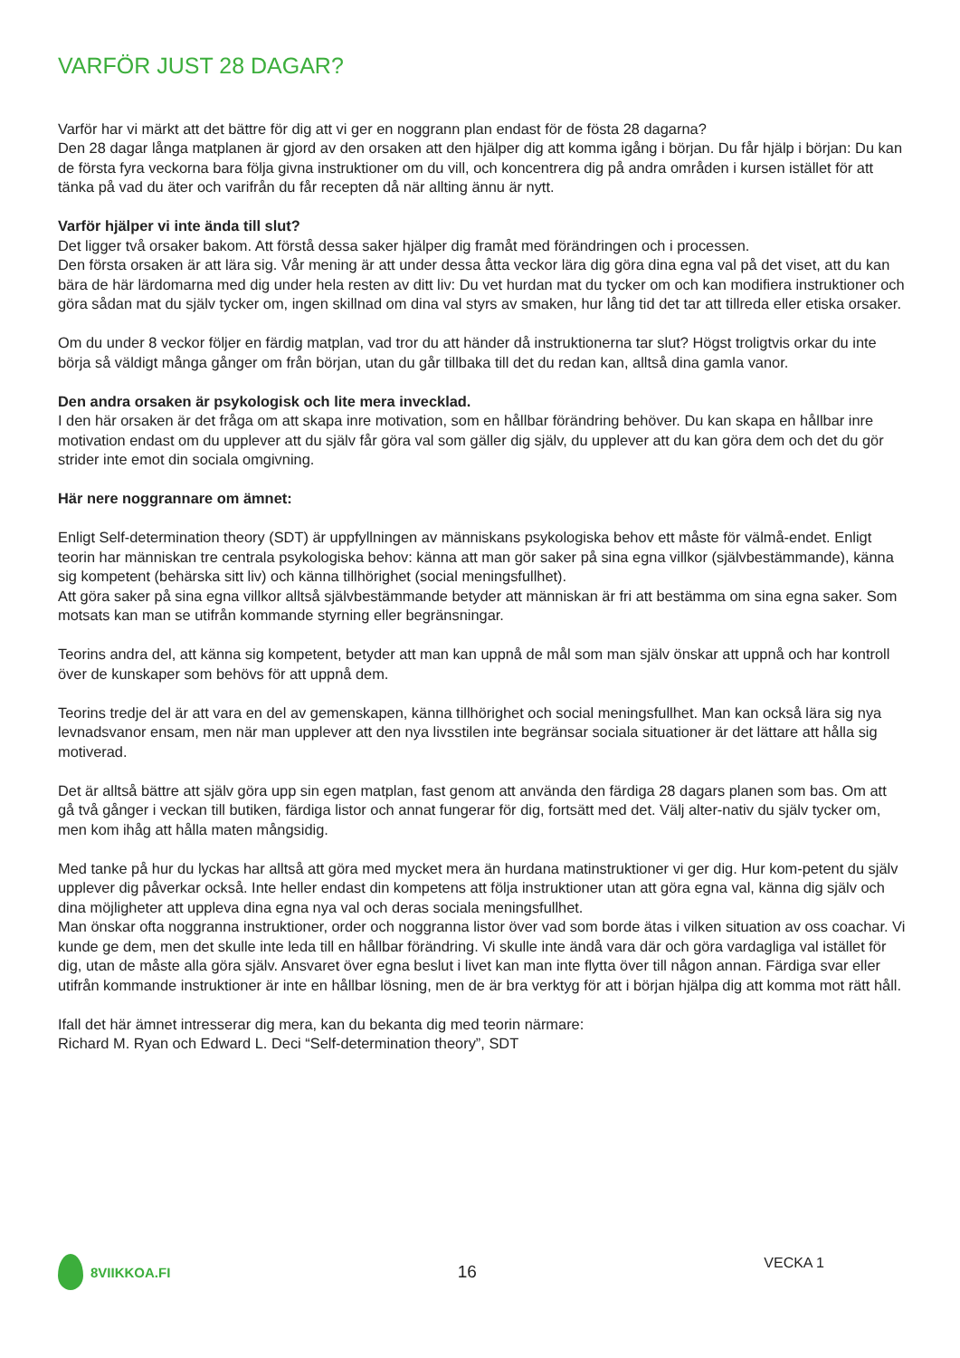VARFÖR JUST 28 DAGAR?
Varför har vi märkt att det bättre för dig att vi ger en noggrann plan endast för de fösta 28 dagarna?
Den 28 dagar långa matplanen är gjord av den orsaken att den hjälper dig att komma igång i början. Du får hjälp i början: Du kan de första fyra veckorna bara följa givna instruktioner om du vill, och koncentrera dig på andra områden i kursen istället för att tänka på vad du äter och varifrån du får recepten då när allting ännu är nytt.
Varför hjälper vi inte ända till slut?
Det ligger två orsaker bakom. Att förstå dessa saker hjälper dig framåt med förändringen och i processen.
Den första orsaken är att lära sig. Vår mening är att under dessa åtta veckor lära dig göra dina egna val på det viset, att du kan bära de här lärdomarna med dig under hela resten av ditt liv: Du vet hurdan mat du tycker om och kan modifiera instruktioner och göra sådan mat du själv tycker om, ingen skillnad om dina val styrs av smaken, hur lång tid det tar att tillreda eller etiska orsaker.
Om du under 8 veckor följer en färdig matplan, vad tror du att händer då instruktionerna tar slut? Högst troligtvis orkar du inte börja så väldigt många gånger om från början, utan du går tillbaka till det du redan kan, alltså dina gamla vanor.
Den andra orsaken är psykologisk och lite mera invecklad.
I den här orsaken är det fråga om att skapa inre motivation, som en hållbar förändring behöver. Du kan skapa en hållbar inre motivation endast om du upplever att du själv får göra val som gäller dig själv, du upplever att du kan göra dem och det du gör strider inte emot din sociala omgivning.
Här nere noggrannare om ämnet:
Enligt Self-determination theory (SDT) är uppfyllningen av människans psykologiska behov ett måste för välmå-endet. Enligt teorin har människan tre centrala psykologiska behov: känna att man gör saker på sina egna villkor (självbestämmande), känna sig kompetent (behärska sitt liv) och känna tillhörighet (social meningsfullhet).
Att göra saker på sina egna villkor alltså självbestämmande betyder att människan är fri att bestämma om sina egna saker. Som motsats kan man se utifrån kommande styrning eller begränsningar.
Teorins andra del, att känna sig kompetent, betyder att man kan uppnå de mål som man själv önskar att uppnå och har kontroll över de kunskaper som behövs för att uppnå dem.
Teorins tredje del är att vara en del av gemenskapen, känna tillhörighet och social meningsfullhet. Man kan också lära sig nya levnadsvanor ensam, men när man upplever att den nya livsstilen inte begränsar sociala situationer är det lättare att hålla sig motiverad.
Det är alltså bättre att själv göra upp sin egen matplan, fast genom att använda den färdiga 28 dagars planen som bas. Om att gå två gånger i veckan till butiken, färdiga listor och annat fungerar för dig, fortsätt med det. Välj alter-nativ du själv tycker om, men kom ihåg att hålla maten mångsidig.
Med tanke på hur du lyckas har alltså att göra med mycket mera än hurdana matinstruktioner vi ger dig. Hur kom-petent du själv upplever dig påverkar också. Inte heller endast din kompetens att följa instruktioner utan att göra egna val, känna dig själv och dina möjligheter att uppleva dina egna nya val och deras sociala meningsfullhet.
Man önskar ofta noggranna instruktioner, order och noggranna listor över vad som borde ätas i vilken situation av oss coachar. Vi kunde ge dem, men det skulle inte leda till en hållbar förändring. Vi skulle inte ändå vara där och göra vardagliga val istället för dig, utan de måste alla göra själv. Ansvaret över egna beslut i livet kan man inte flytta över till någon annan. Färdiga svar eller utifrån kommande instruktioner är inte en hållbar lösning, men de är bra verktyg för att i början hjälpa dig att komma mot rätt håll.
Ifall det här ämnet intresserar dig mera, kan du bekanta dig med teorin närmare:
Richard M. Ryan och Edward L. Deci “Self-determination theory”, SDT
8VIIKKOA.FI
16
VECKA 1